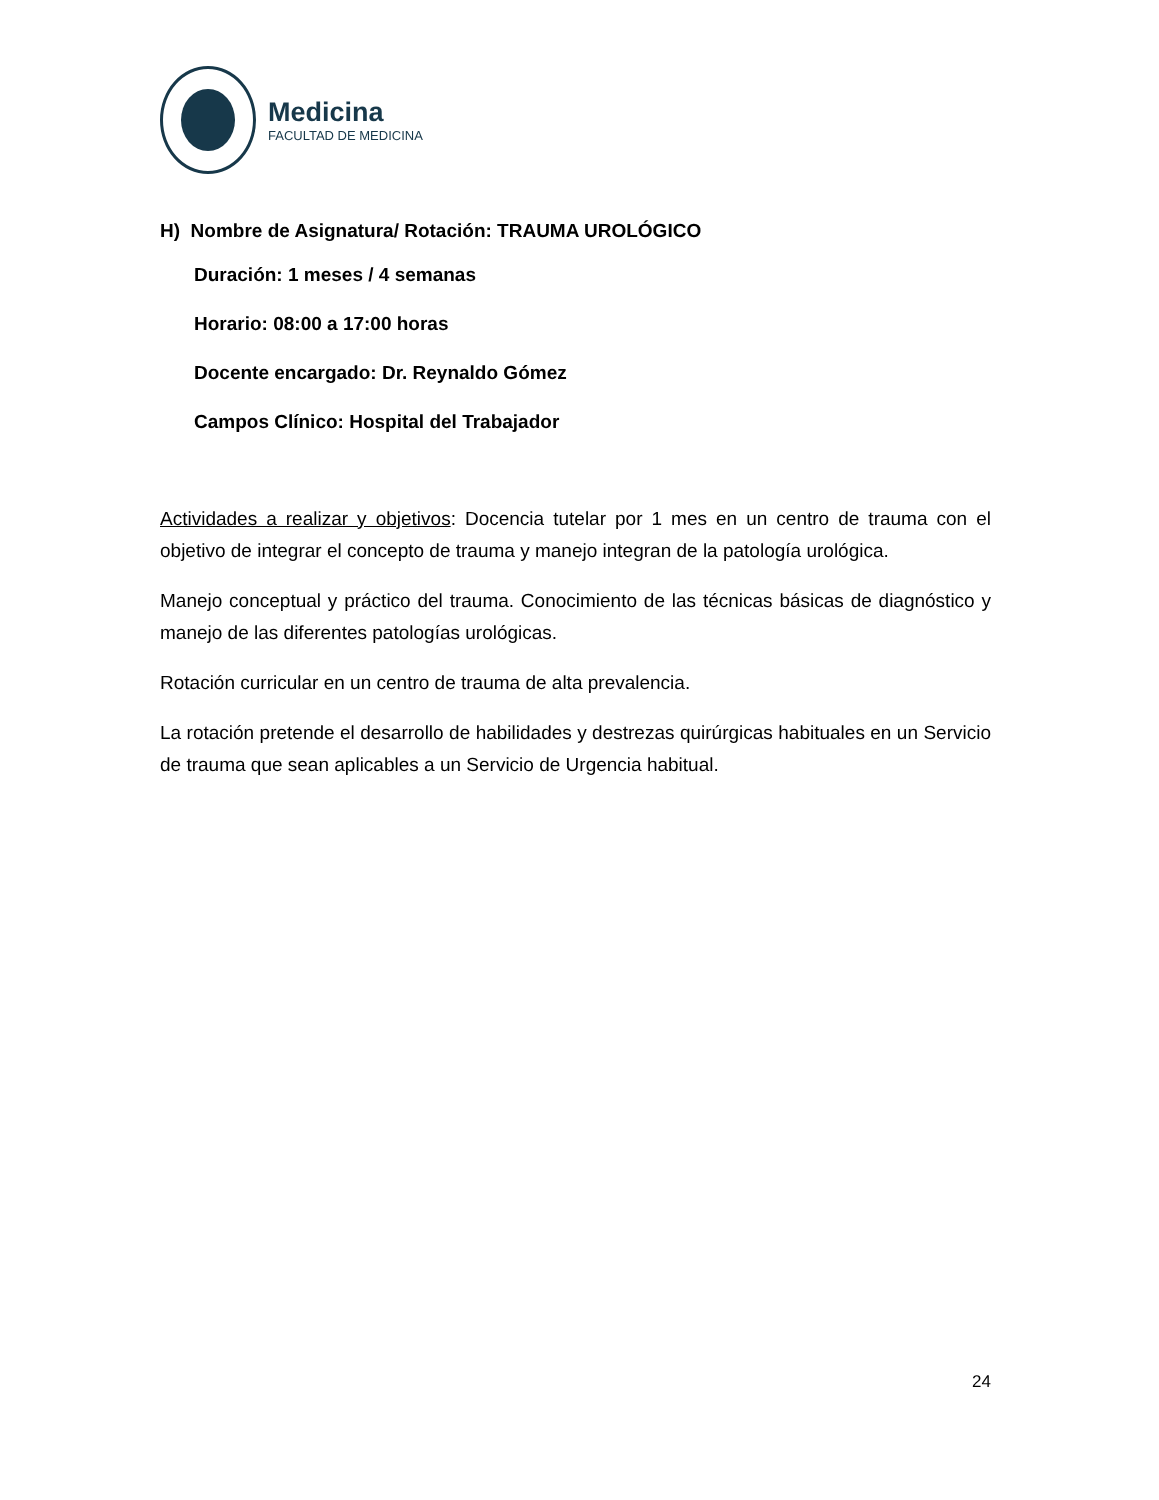Medicina
FACULTAD DE MEDICINA
H) Nombre de Asignatura/ Rotación: TRAUMA UROLÓGICO
Duración: 1 meses / 4 semanas
Horario: 08:00 a 17:00 horas
Docente encargado: Dr. Reynaldo Gómez
Campos Clínico: Hospital del Trabajador
Actividades a realizar y objetivos: Docencia tutelar por 1 mes en un centro de trauma con el objetivo de integrar el concepto de trauma y manejo integran de la patología urológica.
Manejo conceptual y práctico del trauma. Conocimiento de las técnicas básicas de diagnóstico y manejo de las diferentes patologías urológicas.
Rotación curricular en un centro de trauma de alta prevalencia.
La rotación pretende el desarrollo de habilidades y destrezas quirúrgicas habituales en un Servicio de trauma que sean aplicables a un Servicio de Urgencia habitual.
24